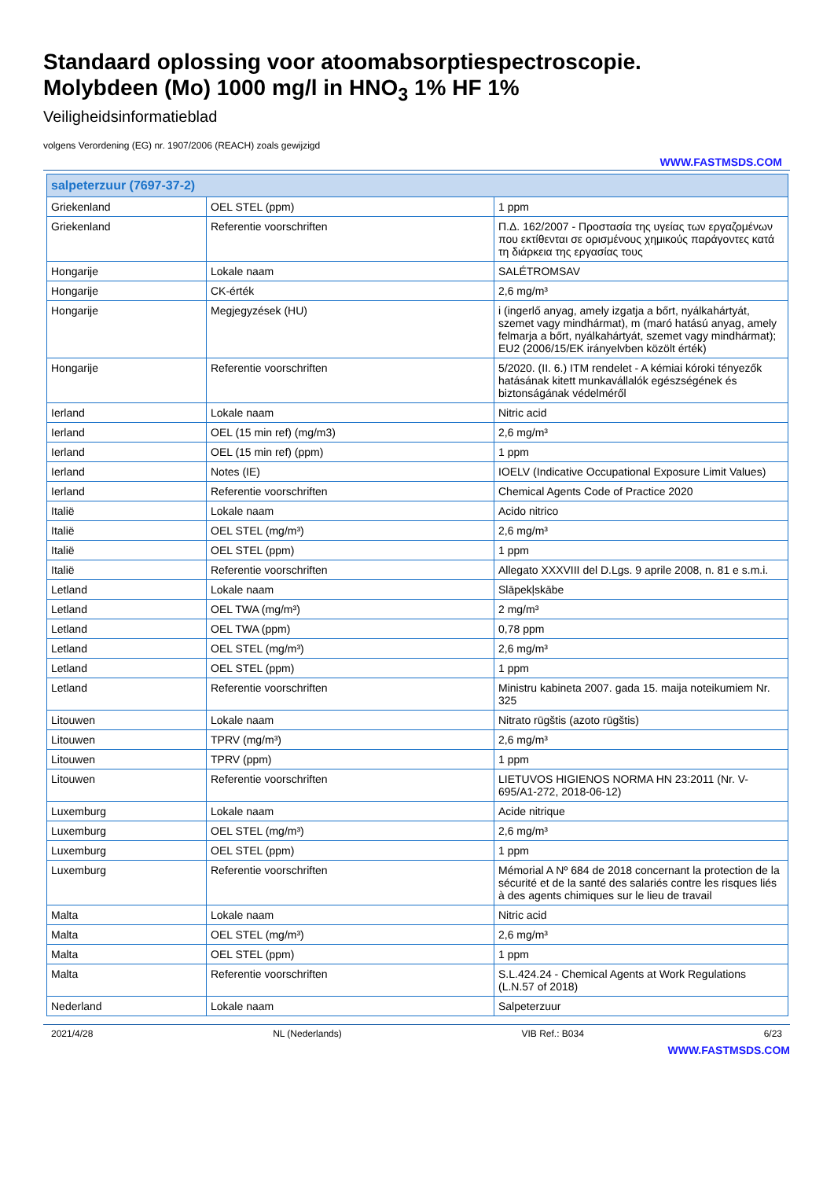Standaard oplossing voor atoomabsorptiespectroscopie.
Molybdeen (Mo) 1000 mg/l in HNO<sub>3</sub> 1% HF 1%
Veiligheidsinformatieblad
volgens Verordening (EG) nr. 1907/2006 (REACH) zoals gewijzigd
WWW.FASTMSDS.COM
| salpeterzuur (7697-37-2) | | |
| Griekenland | OEL STEL (ppm) | 1 ppm |
| Griekenland | Referentie voorschriften | Π.Δ. 162/2007 - Προστασία της υγείας των εργαζομένων που εκτίθενται σε ορισμένους χημικούς παράγοντες κατά τη διάρκεια της εργασίας τους |
| Hongarije | Lokale naam | SALÉTROMSAV |
| Hongarije | CK-érték | 2,6 mg/m³ |
| Hongarije | Megjegyzések (HU) | i (ingerlő anyag, amely izgatja a bőrt, nyálkahártyát, szemet vagy mindhármat), m (maró hatású anyag, amely felmarja a bőrt, nyálkahártyát, szemet vagy mindhármat); EU2 (2006/15/EK irányelvben közölt érték) |
| Hongarije | Referentie voorschriften | 5/2020. (II. 6.) ITM rendelet - A kémiai kóroki tényezők hatásának kitett munkavállalók egészségének és biztonságának védelméről |
| Ierland | Lokale naam | Nitric acid |
| Ierland | OEL (15 min ref) (mg/m3) | 2,6 mg/m³ |
| Ierland | OEL (15 min ref) (ppm) | 1 ppm |
| Ierland | Notes (IE) | IOELV (Indicative Occupational Exposure Limit Values) |
| Ierland | Referentie voorschriften | Chemical Agents Code of Practice 2020 |
| Italië | Lokale naam | Acido nitrico |
| Italië | OEL STEL (mg/m³) | 2,6 mg/m³ |
| Italië | OEL STEL (ppm) | 1 ppm |
| Italië | Referentie voorschriften | Allegato XXXVIII del D.Lgs. 9 aprile 2008, n. 81 e s.m.i. |
| Letland | Lokale naam | Slāpekļskābe |
| Letland | OEL TWA (mg/m³) | 2 mg/m³ |
| Letland | OEL TWA (ppm) | 0,78 ppm |
| Letland | OEL STEL (mg/m³) | 2,6 mg/m³ |
| Letland | OEL STEL (ppm) | 1 ppm |
| Letland | Referentie voorschriften | Ministru kabineta 2007. gada 15. maija noteikumiem Nr. 325 |
| Litouwen | Lokale naam | Nitrato rūgštis (azoto rūgštis) |
| Litouwen | TPRV (mg/m³) | 2,6 mg/m³ |
| Litouwen | TPRV (ppm) | 1 ppm |
| Litouwen | Referentie voorschriften | LIETUVOS HIGIENOS NORMA HN 23:2011 (Nr. V-695/A1-272, 2018-06-12) |
| Luxemburg | Lokale naam | Acide nitrique |
| Luxemburg | OEL STEL (mg/m³) | 2,6 mg/m³ |
| Luxemburg | OEL STEL (ppm) | 1 ppm |
| Luxemburg | Referentie voorschriften | Mémorial A Nº 684 de 2018 concernant la protection de la sécurité et de la santé des salariés contre les risques liés à des agents chimiques sur le lieu de travail |
| Malta | Lokale naam | Nitric acid |
| Malta | OEL STEL (mg/m³) | 2,6 mg/m³ |
| Malta | OEL STEL (ppm) | 1 ppm |
| Malta | Referentie voorschriften | S.L.424.24 - Chemical Agents at Work Regulations (L.N.57 of 2018) |
| Nederland | Lokale naam | Salpeterzuur |
2021/4/28 NL (Nederlands) VIB Ref.: B034 6/23
WWW.FASTMSDS.COM